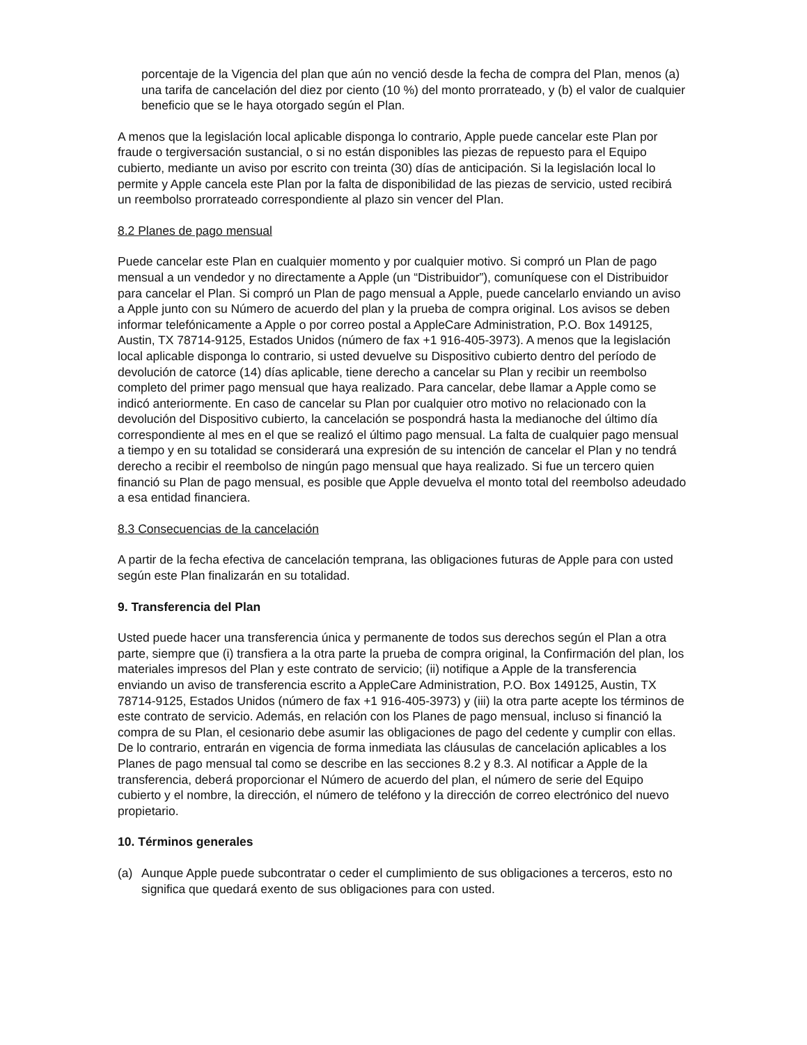porcentaje de la Vigencia del plan que aún no venció desde la fecha de compra del Plan, menos (a) una tarifa de cancelación del diez por ciento (10 %) del monto prorrateado, y (b) el valor de cualquier beneficio que se le haya otorgado según el Plan.
A menos que la legislación local aplicable disponga lo contrario, Apple puede cancelar este Plan por fraude o tergiversación sustancial, o si no están disponibles las piezas de repuesto para el Equipo cubierto, mediante un aviso por escrito con treinta (30) días de anticipación. Si la legislación local lo permite y Apple cancela este Plan por la falta de disponibilidad de las piezas de servicio, usted recibirá un reembolso prorrateado correspondiente al plazo sin vencer del Plan.
8.2 Planes de pago mensual
Puede cancelar este Plan en cualquier momento y por cualquier motivo. Si compró un Plan de pago mensual a un vendedor y no directamente a Apple (un “Distribuidor”), comuníquese con el Distribuidor para cancelar el Plan. Si compró un Plan de pago mensual a Apple, puede cancelarlo enviando un aviso a Apple junto con su Número de acuerdo del plan y la prueba de compra original. Los avisos se deben informar telefónicamente a Apple o por correo postal a AppleCare Administration, P.O. Box 149125, Austin, TX 78714-9125, Estados Unidos (número de fax +1 916-405-3973). A menos que la legislación local aplicable disponga lo contrario, si usted devuelve su Dispositivo cubierto dentro del período de devolución de catorce (14) días aplicable, tiene derecho a cancelar su Plan y recibir un reembolso completo del primer pago mensual que haya realizado. Para cancelar, debe llamar a Apple como se indicó anteriormente. En caso de cancelar su Plan por cualquier otro motivo no relacionado con la devolución del Dispositivo cubierto, la cancelación se pospondrá hasta la medianoche del último día correspondiente al mes en el que se realizó el último pago mensual. La falta de cualquier pago mensual a tiempo y en su totalidad se considerará una expresión de su intención de cancelar el Plan y no tendrá derecho a recibir el reembolso de ningún pago mensual que haya realizado. Si fue un tercero quien financió su Plan de pago mensual, es posible que Apple devuelva el monto total del reembolso adeudado a esa entidad financiera.
8.3 Consecuencias de la cancelación
A partir de la fecha efectiva de cancelación temprana, las obligaciones futuras de Apple para con usted según este Plan finalizarán en su totalidad.
9. Transferencia del Plan
Usted puede hacer una transferencia única y permanente de todos sus derechos según el Plan a otra parte, siempre que (i) transfiera a la otra parte la prueba de compra original, la Confirmación del plan, los materiales impresos del Plan y este contrato de servicio; (ii) notifique a Apple de la transferencia enviando un aviso de transferencia escrito a AppleCare Administration, P.O. Box 149125, Austin, TX 78714-9125, Estados Unidos (número de fax +1 916-405-3973) y (iii) la otra parte acepte los términos de este contrato de servicio. Además, en relación con los Planes de pago mensual, incluso si financió la compra de su Plan, el cesionario debe asumir las obligaciones de pago del cedente y cumplir con ellas. De lo contrario, entrarán en vigencia de forma inmediata las cláusulas de cancelación aplicables a los Planes de pago mensual tal como se describe en las secciones 8.2 y 8.3. Al notificar a Apple de la transferencia, deberá proporcionar el Número de acuerdo del plan, el número de serie del Equipo cubierto y el nombre, la dirección, el número de teléfono y la dirección de correo electrónico del nuevo propietario.
10. Términos generales
(a) Aunque Apple puede subcontratar o ceder el cumplimiento de sus obligaciones a terceros, esto no significa que quedará exento de sus obligaciones para con usted.